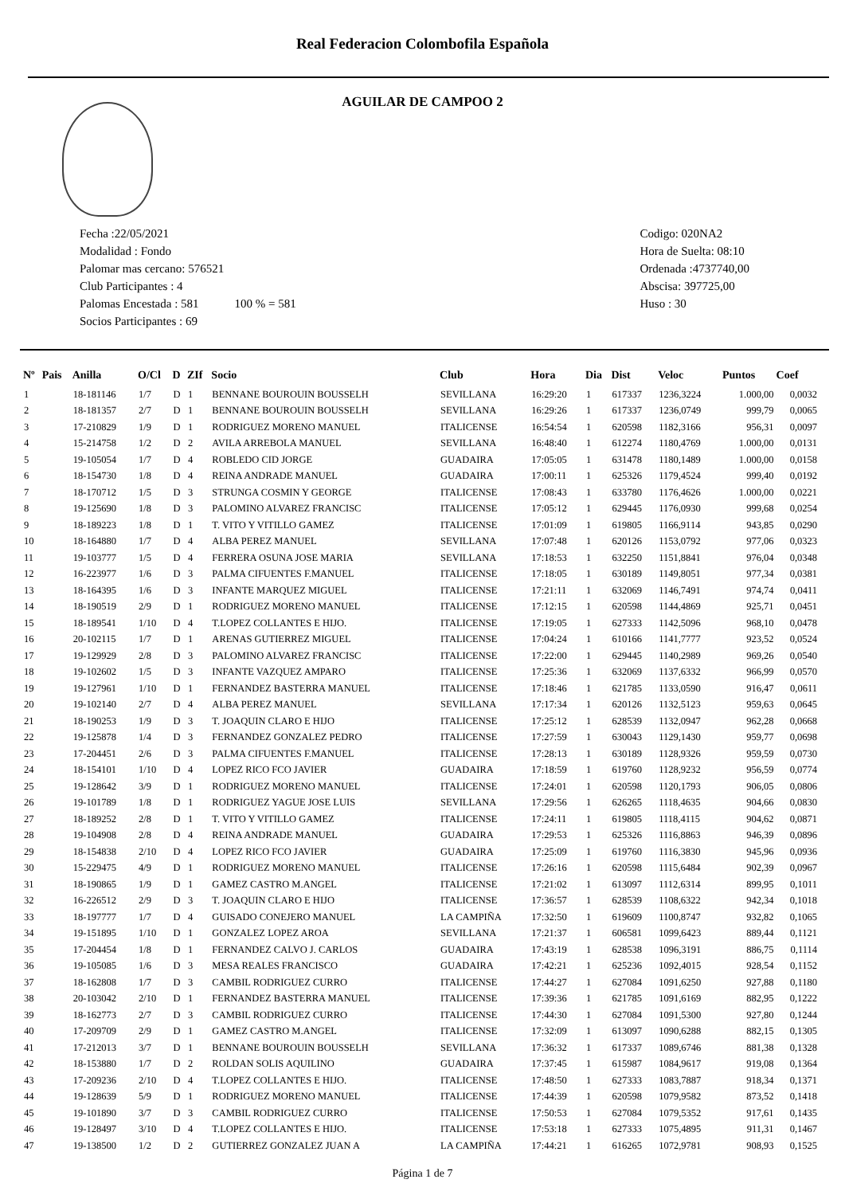Real Federacion Colombofila Española
AGUILAR DE CAMPOO 2
Fecha :22/05/2021
Modalidad : Fondo
Palomar mas cercano: 576521
Club Participantes : 4
Palomas Encestada : 581 100 % = 581
Socios Participantes : 69
Codigo: 020NA2
Hora de Suelta: 08:10
Ordenada :4737740,00
Abscisa: 397725,00
Huso : 30
| Nº | Pais | Anilla | O/Cl | D | ZIf | Socio | Club | Hora | Dia | Dist | Veloc | Puntos | Coef |
| --- | --- | --- | --- | --- | --- | --- | --- | --- | --- | --- | --- | --- | --- |
| 1 | | 18-181146 | 1/7 | D | 1 | BENNANE BOUROUIN BOUSSELH | SEVILLANA | 16:29:20 | 1 | 617337 | 1236,3224 | 1.000,00 | 0,0032 |
| 2 | | 18-181357 | 2/7 | D | 1 | BENNANE BOUROUIN BOUSSELH | SEVILLANA | 16:29:26 | 1 | 617337 | 1236,0749 | 999,79 | 0,0065 |
| 3 | | 17-210829 | 1/9 | D | 1 | RODRIGUEZ MORENO MANUEL | ITALICENSE | 16:54:54 | 1 | 620598 | 1182,3166 | 956,31 | 0,0097 |
| 4 | | 15-214758 | 1/2 | D | 2 | AVILA ARREBOLA MANUEL | SEVILLANA | 16:48:40 | 1 | 612274 | 1180,4769 | 1.000,00 | 0,0131 |
| 5 | | 19-105054 | 1/7 | D | 4 | ROBLEDO CID JORGE | GUADAIRA | 17:05:05 | 1 | 631478 | 1180,1489 | 1.000,00 | 0,0158 |
| 6 | | 18-154730 | 1/8 | D | 4 | REINA ANDRADE MANUEL | GUADAIRA | 17:00:11 | 1 | 625326 | 1179,4524 | 999,40 | 0,0192 |
| 7 | | 18-170712 | 1/5 | D | 3 | STRUNGA COSMIN Y GEORGE | ITALICENSE | 17:08:43 | 1 | 633780 | 1176,4626 | 1.000,00 | 0,0221 |
| 8 | | 19-125690 | 1/8 | D | 3 | PALOMINO ALVAREZ FRANCISC | ITALICENSE | 17:05:12 | 1 | 629445 | 1176,0930 | 999,68 | 0,0254 |
| 9 | | 18-189223 | 1/8 | D | 1 | T. VITO Y VITILLO GAMEZ | ITALICENSE | 17:01:09 | 1 | 619805 | 1166,9114 | 943,85 | 0,0290 |
| 10 | | 18-164880 | 1/7 | D | 4 | ALBA PEREZ MANUEL | SEVILLANA | 17:07:48 | 1 | 620126 | 1153,0792 | 977,06 | 0,0323 |
| 11 | | 19-103777 | 1/5 | D | 4 | FERRERA OSUNA JOSE MARIA | SEVILLANA | 17:18:53 | 1 | 632250 | 1151,8841 | 976,04 | 0,0348 |
| 12 | | 16-223977 | 1/6 | D | 3 | PALMA CIFUENTES F.MANUEL | ITALICENSE | 17:18:05 | 1 | 630189 | 1149,8051 | 977,34 | 0,0381 |
| 13 | | 18-164395 | 1/6 | D | 3 | INFANTE MARQUEZ MIGUEL | ITALICENSE | 17:21:11 | 1 | 632069 | 1146,7491 | 974,74 | 0,0411 |
| 14 | | 18-190519 | 2/9 | D | 1 | RODRIGUEZ MORENO MANUEL | ITALICENSE | 17:12:15 | 1 | 620598 | 1144,4869 | 925,71 | 0,0451 |
| 15 | | 18-189541 | 1/10 | D | 4 | T.LOPEZ COLLANTES E HIJO. | ITALICENSE | 17:19:05 | 1 | 627333 | 1142,5096 | 968,10 | 0,0478 |
| 16 | | 20-102115 | 1/7 | D | 1 | ARENAS GUTIERREZ MIGUEL | ITALICENSE | 17:04:24 | 1 | 610166 | 1141,7777 | 923,52 | 0,0524 |
| 17 | | 19-129929 | 2/8 | D | 3 | PALOMINO ALVAREZ FRANCISC | ITALICENSE | 17:22:00 | 1 | 629445 | 1140,2989 | 969,26 | 0,0540 |
| 18 | | 19-102602 | 1/5 | D | 3 | INFANTE VAZQUEZ AMPARO | ITALICENSE | 17:25:36 | 1 | 632069 | 1137,6332 | 966,99 | 0,0570 |
| 19 | | 19-127961 | 1/10 | D | 1 | FERNANDEZ BASTERRA MANUEL | ITALICENSE | 17:18:46 | 1 | 621785 | 1133,0590 | 916,47 | 0,0611 |
| 20 | | 19-102140 | 2/7 | D | 4 | ALBA PEREZ MANUEL | SEVILLANA | 17:17:34 | 1 | 620126 | 1132,5123 | 959,63 | 0,0645 |
| 21 | | 18-190253 | 1/9 | D | 3 | T. JOAQUIN CLARO E HIJO | ITALICENSE | 17:25:12 | 1 | 628539 | 1132,0947 | 962,28 | 0,0668 |
| 22 | | 19-125878 | 1/4 | D | 3 | FERNANDEZ GONZALEZ PEDRO | ITALICENSE | 17:27:59 | 1 | 630043 | 1129,1430 | 959,77 | 0,0698 |
| 23 | | 17-204451 | 2/6 | D | 3 | PALMA CIFUENTES F.MANUEL | ITALICENSE | 17:28:13 | 1 | 630189 | 1128,9326 | 959,59 | 0,0730 |
| 24 | | 18-154101 | 1/10 | D | 4 | LOPEZ RICO FCO JAVIER | GUADAIRA | 17:18:59 | 1 | 619760 | 1128,9232 | 956,59 | 0,0774 |
| 25 | | 19-128642 | 3/9 | D | 1 | RODRIGUEZ MORENO MANUEL | ITALICENSE | 17:24:01 | 1 | 620598 | 1120,1793 | 906,05 | 0,0806 |
| 26 | | 19-101789 | 1/8 | D | 1 | RODRIGUEZ YAGUE JOSE LUIS | SEVILLANA | 17:29:56 | 1 | 626265 | 1118,4635 | 904,66 | 0,0830 |
| 27 | | 18-189252 | 2/8 | D | 1 | T. VITO Y VITILLO GAMEZ | ITALICENSE | 17:24:11 | 1 | 619805 | 1118,4115 | 904,62 | 0,0871 |
| 28 | | 19-104908 | 2/8 | D | 4 | REINA ANDRADE MANUEL | GUADAIRA | 17:29:53 | 1 | 625326 | 1116,8863 | 946,39 | 0,0896 |
| 29 | | 18-154838 | 2/10 | D | 4 | LOPEZ RICO FCO JAVIER | GUADAIRA | 17:25:09 | 1 | 619760 | 1116,3830 | 945,96 | 0,0936 |
| 30 | | 15-229475 | 4/9 | D | 1 | RODRIGUEZ MORENO MANUEL | ITALICENSE | 17:26:16 | 1 | 620598 | 1115,6484 | 902,39 | 0,0967 |
| 31 | | 18-190865 | 1/9 | D | 1 | GAMEZ CASTRO M.ANGEL | ITALICENSE | 17:21:02 | 1 | 613097 | 1112,6314 | 899,95 | 0,1011 |
| 32 | | 16-226512 | 2/9 | D | 3 | T. JOAQUIN CLARO E HIJO | ITALICENSE | 17:36:57 | 1 | 628539 | 1108,6322 | 942,34 | 0,1018 |
| 33 | | 18-197777 | 1/7 | D | 4 | GUISADO CONEJERO MANUEL | LA CAMPIÑA | 17:32:50 | 1 | 619609 | 1100,8747 | 932,82 | 0,1065 |
| 34 | | 19-151895 | 1/10 | D | 1 | GONZALEZ LOPEZ AROA | SEVILLANA | 17:21:37 | 1 | 606581 | 1099,6423 | 889,44 | 0,1121 |
| 35 | | 17-204454 | 1/8 | D | 1 | FERNANDEZ CALVO J. CARLOS | GUADAIRA | 17:43:19 | 1 | 628538 | 1096,3191 | 886,75 | 0,1114 |
| 36 | | 19-105085 | 1/6 | D | 3 | MESA REALES FRANCISCO | GUADAIRA | 17:42:21 | 1 | 625236 | 1092,4015 | 928,54 | 0,1152 |
| 37 | | 18-162808 | 1/7 | D | 3 | CAMBIL RODRIGUEZ CURRO | ITALICENSE | 17:44:27 | 1 | 627084 | 1091,6250 | 927,88 | 0,1180 |
| 38 | | 20-103042 | 2/10 | D | 1 | FERNANDEZ BASTERRA MANUEL | ITALICENSE | 17:39:36 | 1 | 621785 | 1091,6169 | 882,95 | 0,1222 |
| 39 | | 18-162773 | 2/7 | D | 3 | CAMBIL RODRIGUEZ CURRO | ITALICENSE | 17:44:30 | 1 | 627084 | 1091,5300 | 927,80 | 0,1244 |
| 40 | | 17-209709 | 2/9 | D | 1 | GAMEZ CASTRO M.ANGEL | ITALICENSE | 17:32:09 | 1 | 613097 | 1090,6288 | 882,15 | 0,1305 |
| 41 | | 17-212013 | 3/7 | D | 1 | BENNANE BOUROUIN BOUSSELH | SEVILLANA | 17:36:32 | 1 | 617337 | 1089,6746 | 881,38 | 0,1328 |
| 42 | | 18-153880 | 1/7 | D | 2 | ROLDAN SOLIS AQUILINO | GUADAIRA | 17:37:45 | 1 | 615987 | 1084,9617 | 919,08 | 0,1364 |
| 43 | | 17-209236 | 2/10 | D | 4 | T.LOPEZ COLLANTES E HIJO. | ITALICENSE | 17:48:50 | 1 | 627333 | 1083,7887 | 918,34 | 0,1371 |
| 44 | | 19-128639 | 5/9 | D | 1 | RODRIGUEZ MORENO MANUEL | ITALICENSE | 17:44:39 | 1 | 620598 | 1079,9582 | 873,52 | 0,1418 |
| 45 | | 19-101890 | 3/7 | D | 3 | CAMBIL RODRIGUEZ CURRO | ITALICENSE | 17:50:53 | 1 | 627084 | 1079,5352 | 917,61 | 0,1435 |
| 46 | | 19-128497 | 3/10 | D | 4 | T.LOPEZ COLLANTES E HIJO. | ITALICENSE | 17:53:18 | 1 | 627333 | 1075,4895 | 911,31 | 0,1467 |
| 47 | | 19-138500 | 1/2 | D | 2 | GUTIERREZ GONZALEZ JUAN A | LA CAMPIÑA | 17:44:21 | 1 | 616265 | 1072,9781 | 908,93 | 0,1525 |
Página 1 de 7